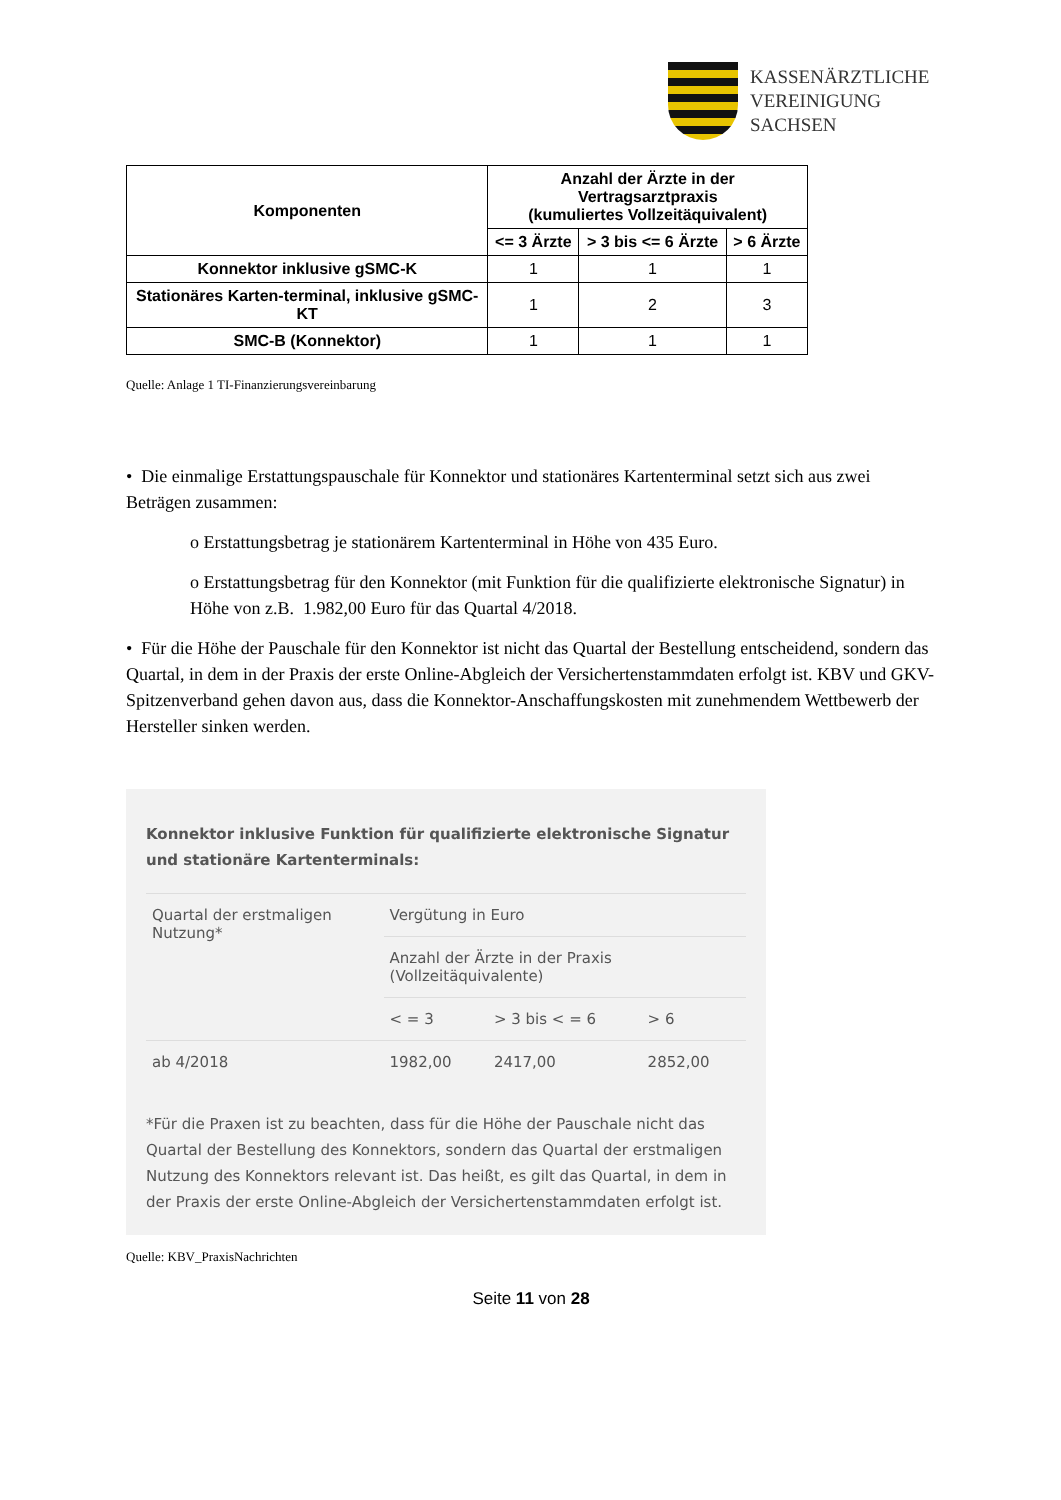KASSENÄRZTLICHE
VEREINIGUNG
SACHSEN
| Komponenten | Anzahl der Ärzte in der Vertragsarztpraxis (kumuliertes Vollzeitäquivalent) | | |
| --- | --- | --- | --- |
| | <= 3 Ärzte | > 3 bis <= 6 Ärzte | > 6 Ärzte |
| Konnektor inklusive gSMC-K | 1 | 1 | 1 |
| Stationäres Karten-terminal, inklusive gSMC-KT | 1 | 2 | 3 |
| SMC-B (Konnektor) | 1 | 1 | 1 |
Quelle: Anlage 1 TI-Finanzierungsvereinbarung
• Die einmalige Erstattungspauschale für Konnektor und stationäres Kartenterminal setzt sich aus zwei Beträgen zusammen:
o Erstattungsbetrag je stationärem Kartenterminal in Höhe von 435 Euro.
o Erstattungsbetrag für den Konnektor (mit Funktion für die qualifizierte elektronische Signatur) in Höhe von z.B. 1.982,00 Euro für das Quartal 4/2018.
• Für die Höhe der Pauschale für den Konnektor ist nicht das Quartal der Bestellung entscheidend, sondern das Quartal, in dem in der Praxis der erste Online-Abgleich der Versichertenstammdaten erfolgt ist. KBV und GKV-Spitzenverband gehen davon aus, dass die Konnektor-Anschaffungskosten mit zunehmendem Wettbewerb der Hersteller sinken werden.
Konnektor inklusive Funktion für qualifizierte elektronische Signatur und stationäre Kartenterminals:
| Quartal der erstmaligen Nutzung* | Vergütung in Euro | | |
| | Anzahl der Ärzte in der Praxis (Vollzeitäquivalente) | | |
| | < = 3 | > 3 bis < = 6 | > 6 |
| ab 4/2018 | 1982,00 | 2417,00 | 2852,00 |
*Für die Praxen ist zu beachten, dass für die Höhe der Pauschale nicht das Quartal der Bestellung des Konnektors, sondern das Quartal der erstmaligen Nutzung des Konnektors relevant ist. Das heißt, es gilt das Quartal, in dem in der Praxis der erste Online-Abgleich der Versichertenstammdaten erfolgt ist.
Quelle: KBV_PraxisNachrichten
Seite 11 von 28